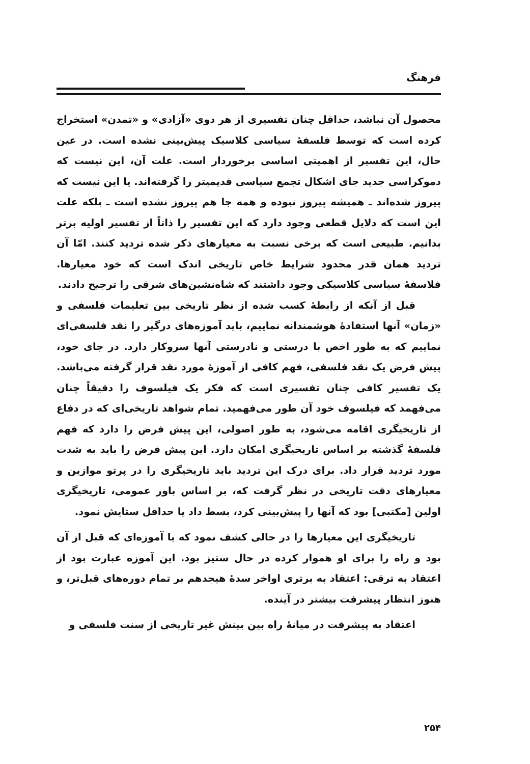فرهنگ
محصول آن نباشد، حداقل چنان تفسیری از هر دوی «آزادی» و «تمدن» استخراج کرده است که توسط فلسفهٔ سیاسی کلاسیک پیش‌بینی نشده است. در عین حال، این تفسیر از اهمیتی اساسی برخوردار است. علت آن، این نیست که دموکراسی جدید جای اشکال تجمع سیاسی قدیمیتر را گرفته‌اند. یا این نیست که پیروز شده‌اند ـ همیشه پیروز نبوده و همه جا هم پیروز نشده است ـ بلکه علت این است که دلایل قطعی وجود دارد که این تفسیر را ذاتاً از تفسیر اولیه برتر بدانیم. طبیعی است که برخی نسبت به معیارهای ذکر شده تردید کنند. امّا آن تردید همان قدر محدود شرایط خاص تاریخی اندک است که خود معیارها. فلاسفهٔ سیاسی کلاسیکی وجود داشتند که شاه‌نشین‌های شرقی را ترجیح دادند.
قبل از آنکه از رابطهٔ کسب شده از نظر تاریخی بین تعلیمات فلسفی و «زمان» آنها استفادهٔ هوشمندانه نماییم، باید آموزه‌های درگیر را نقد فلسفی‌ای نماییم که به طور اخص با درستی و نادرستی آنها سروکار دارد. در جای خود، پیش فرض یک نقد فلسفی، فهم کافی از آموزهٔ مورد نقد قرار گرفته می‌باشد. یک تفسیر کافی چنان تفسیری است که فکر یک فیلسوف را دقیقاً چنان می‌فهمد که فیلسوف خود آن طور می‌فهمید. تمام شواهد تاریخی‌ای که در دفاع از تاریخیگری اقامه می‌شود، به طور اصولی، این پیش فرض را دارد که فهم فلسفهٔ گذشته بر اساس تاریخیگری امکان دارد. این پیش فرض را باید به شدت مورد تردید قرار داد. برای درک این تردید باید تاریخیگری را در پرتو موازین و معیارهای دقت تاریخی در نظر گرفت که، بر اساس باور عمومی، تاریخیگری اولین [مکتبی] بود که آنها را پیش‌بینی کرد، بسط داد یا حداقل ستایش نمود.
تاریخیگری این معیارها را در حالی کشف نمود که با آموزه‌ای که قبل از آن بود و راه را برای او هموار کرده در حال ستیز بود. این آموزه عبارت بود از اعتقاد به ترقی: اعتقاد به برتری اواخر سدهٔ هیجدهم بر تمام دوره‌های قبل‌تر، و هنوز انتظار پیشرفت بیشتر در آینده.
اعتقاد به پیشرفت در میانهٔ راه بین بینش غیر تاریخی از سنت فلسفی و
۲۵۴